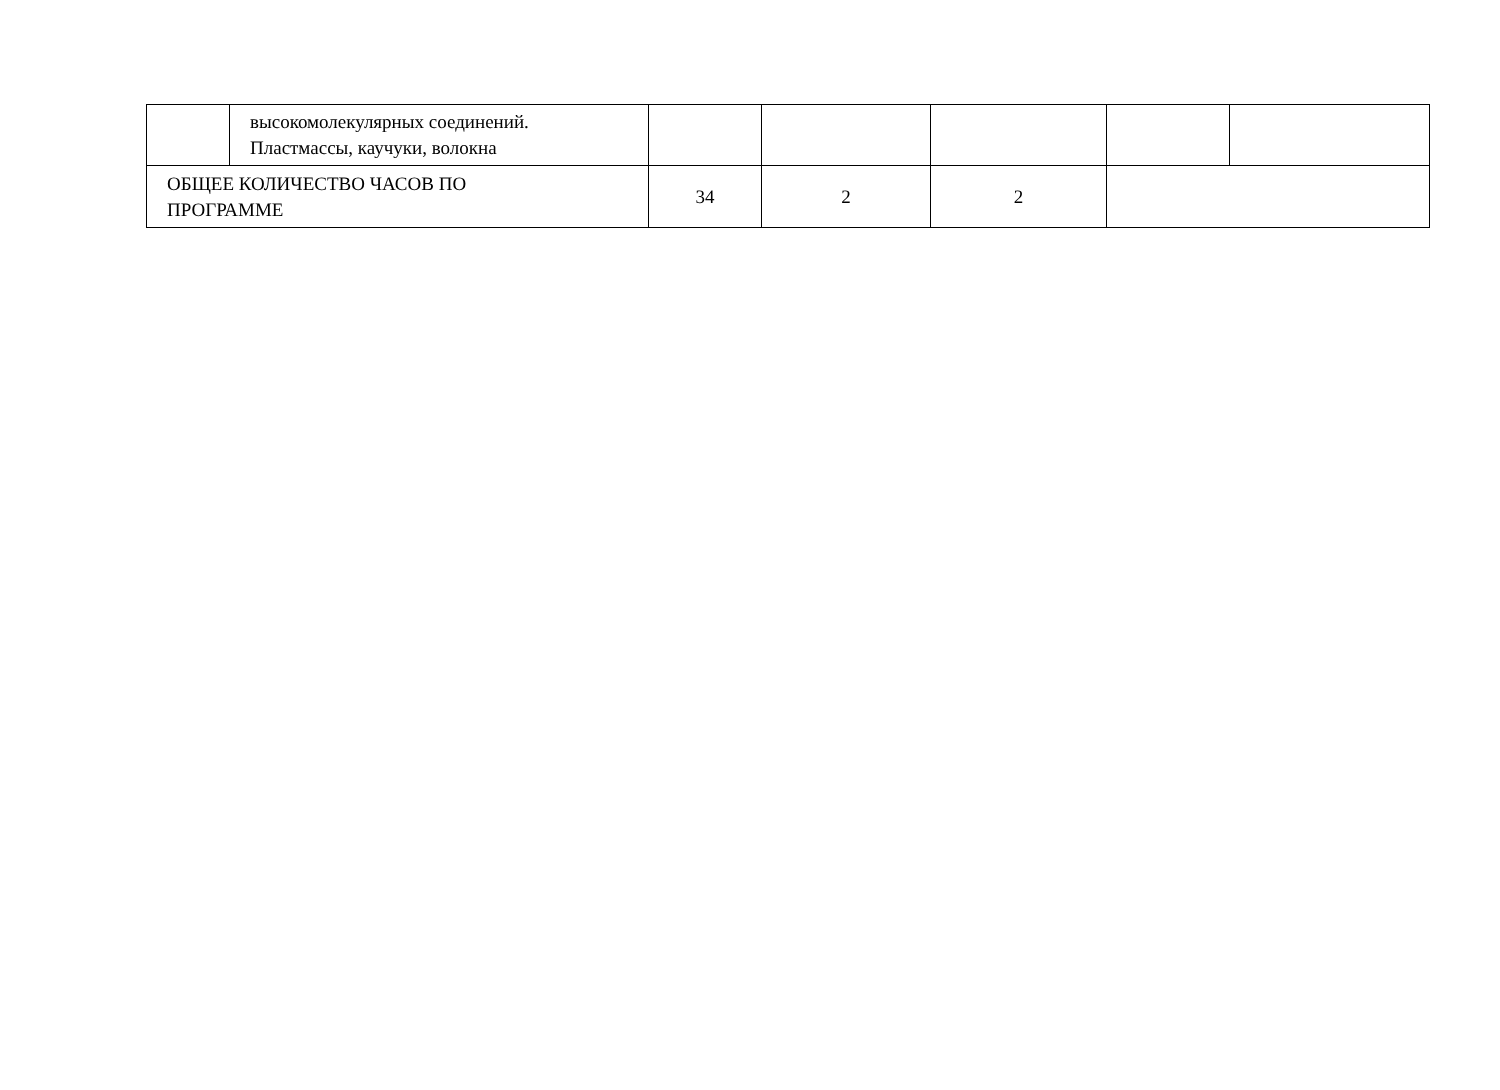| | высокомолекулярных соединений. Пластмассы, каучуки, волокна | | | | | |
| ОБЩЕЕ КОЛИЧЕСТВО ЧАСОВ ПО ПРОГРАММЕ | | 34 | 2 | 2 | | |